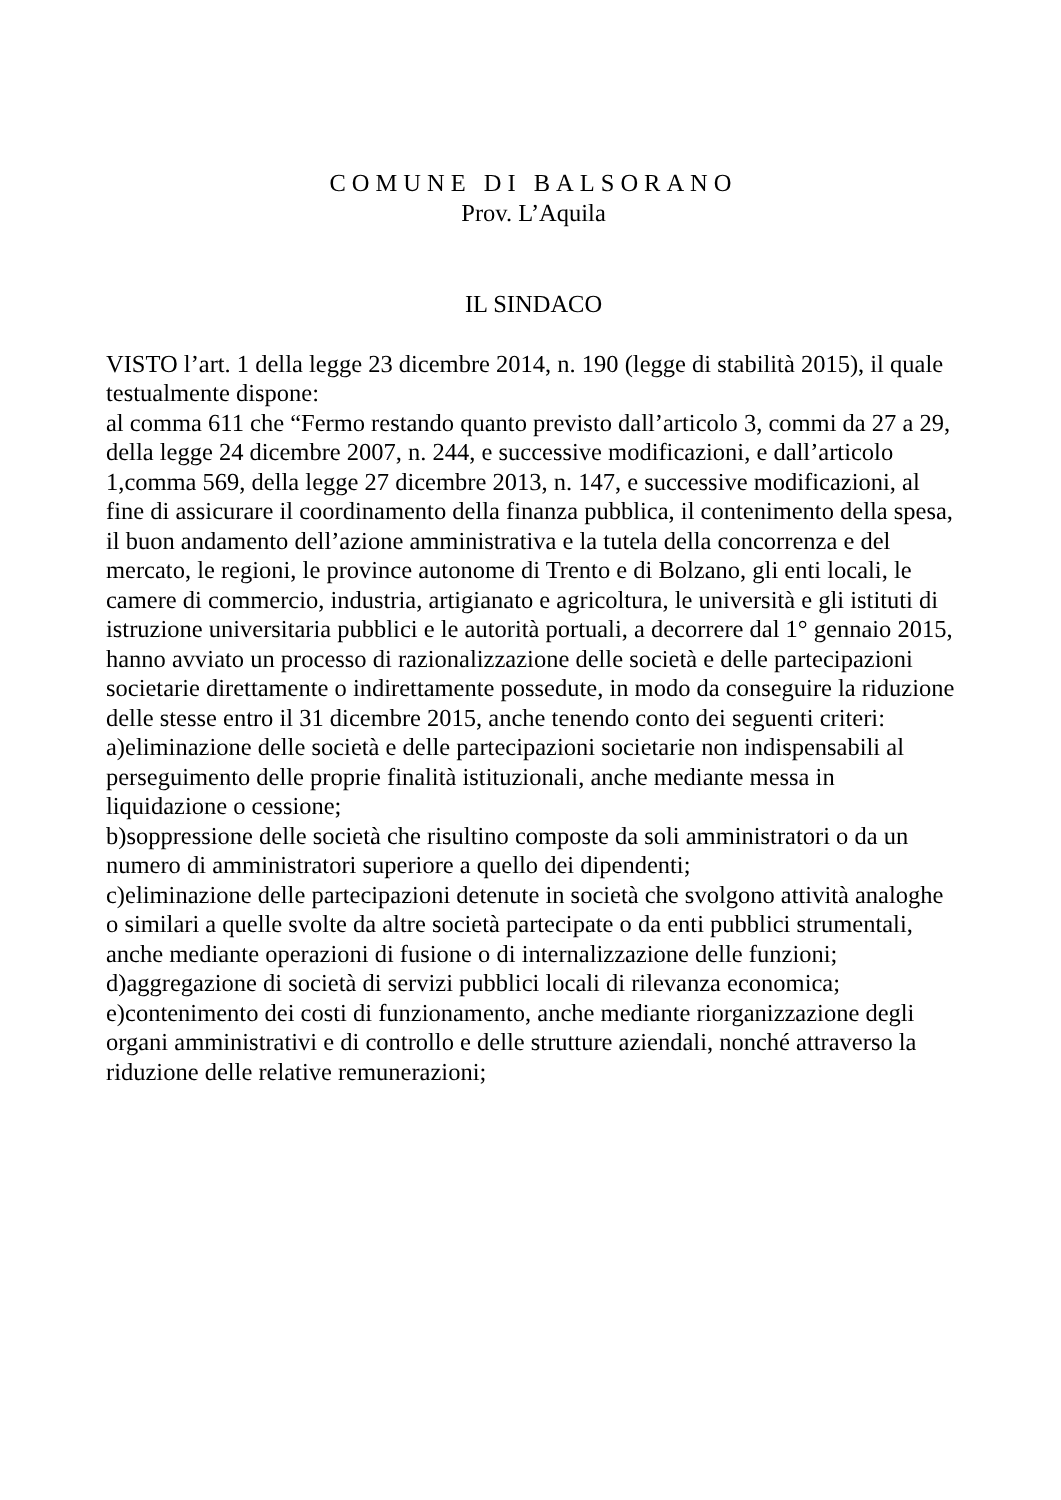COMUNE DI BALSORANO
Prov. L’Aquila
IL SINDACO
VISTO l’art. 1 della legge 23 dicembre 2014, n. 190 (legge di stabilità 2015), il quale testualmente dispone:
al comma 611 che “Fermo restando quanto previsto dall’articolo 3, commi da 27 a 29, della legge 24 dicembre 2007, n. 244, e successive modificazioni, e dall’articolo 1,comma 569, della legge 27 dicembre 2013, n. 147, e successive modificazioni, al fine di assicurare il coordinamento della finanza pubblica, il contenimento della spesa, il buon andamento dell’azione amministrativa e la tutela della concorrenza e del mercato, le regioni, le province autonome di Trento e di Bolzano, gli enti locali, le camere di commercio, industria, artigianato e agricoltura, le università e gli istituti di istruzione universitaria pubblici e le autorità portuali, a decorrere dal 1° gennaio 2015, hanno avviato un processo di razionalizzazione delle società e delle partecipazioni societarie direttamente o indirettamente possedute, in modo da conseguire la riduzione delle stesse entro il 31 dicembre 2015, anche tenendo conto dei seguenti criteri:
a)eliminazione delle società e delle partecipazioni societarie non indispensabili al perseguimento delle proprie finalità istituzionali, anche mediante messa in liquidazione o cessione;
b)soppressione delle società che risultino composte da soli amministratori o da un numero di amministratori superiore a quello dei dipendenti;
c)eliminazione delle partecipazioni detenute in società che svolgono attività analoghe o similari a quelle svolte da altre società partecipate o da enti pubblici strumentali, anche mediante operazioni di fusione o di internalizzazione delle funzioni;
d)aggregazione di società di servizi pubblici locali di rilevanza economica;
e)contenimento dei costi di funzionamento, anche mediante riorganizzazione degli organi amministrativi e di controllo e delle strutture aziendali, nonché attraverso la riduzione delle relative remunerazioni;